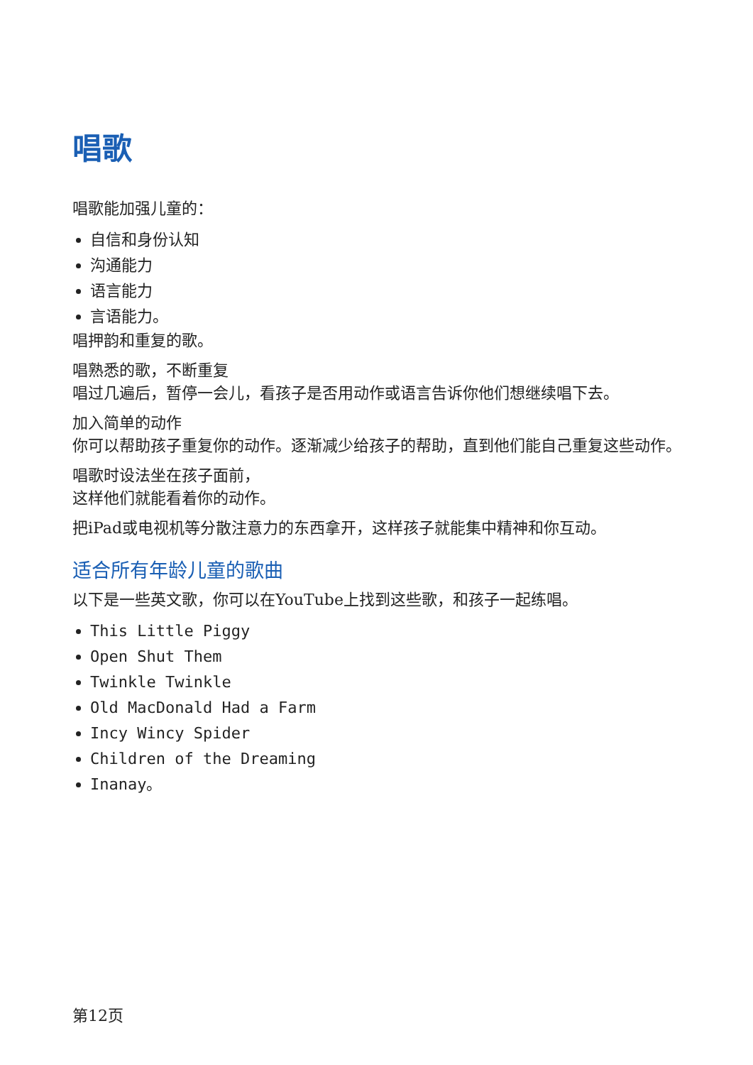唱歌
唱歌能加强儿童的：
自信和身份认知
沟通能力
语言能力
言语能力。
唱押韵和重复的歌。
唱熟悉的歌，不断重复
唱过几遍后，暂停一会儿，看孩子是否用动作或语言告诉你他们想继续唱下去。
加入简单的动作
你可以帮助孩子重复你的动作。逐渐减少给孩子的帮助，直到他们能自己重复这些动作。
唱歌时设法坐在孩子面前，
这样他们就能看着你的动作。
把iPad或电视机等分散注意力的东西拿开，这样孩子就能集中精神和你互动。
适合所有年龄儿童的歌曲
以下是一些英文歌，你可以在YouTube上找到这些歌，和孩子一起练唱。
This Little Piggy
Open Shut Them
Twinkle Twinkle
Old MacDonald Had a Farm
Incy Wincy Spider
Children of the Dreaming
Inanay。
第12页